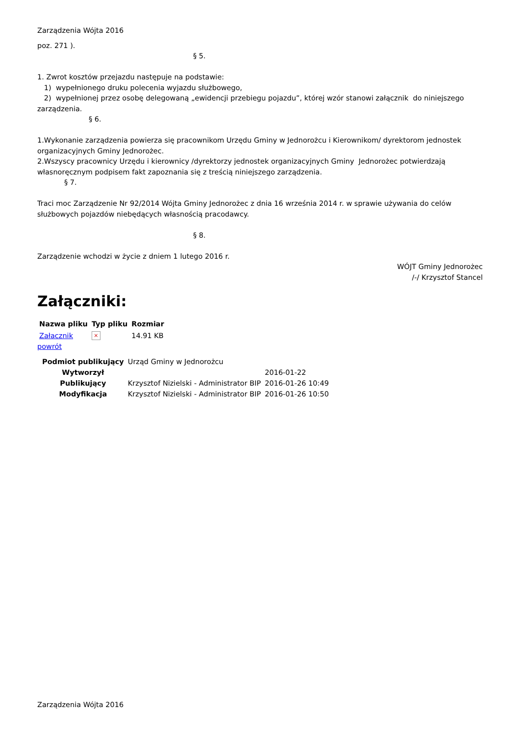Zarządzenia Wójta 2016
poz. 271 ).
§ 5.
1. Zwrot kosztów przejazdu następuje na podstawie:
1) wypełnionego druku polecenia wyjazdu służbowego,
2) wypełnionej przez osobę delegowaną „ewidencji przebiegu pojazdu”, której wzór stanowi załącznik do niniejszego zarządzenia.
§ 6.
1.Wykonanie zarządzenia powierza się pracownikom Urzędu Gminy w Jednorożcu i Kierownikom/ dyrektorom jednostek organizacyjnych Gminy Jednorożec.
2.Wszyscy pracownicy Urzędu i kierownicy /dyrektorzy jednostek organizacyjnych Gminy Jednorożec potwierdzają własnoręcznym podpisem fakt zapoznania się z treścią niniejszego zarządzenia.
§ 7.
Traci moc Zarządzenie Nr 92/2014 Wójta Gminy Jednorożec z dnia 16 września 2014 r. w sprawie używania do celów służbowych pojazdów niebędących własnością pracodawcy.
§ 8.
Zarządzenie wchodzi w życie z dniem 1 lutego 2016 r.
WÓJT Gminy Jednorożec
/-/ Krzysztof Stancel
Załączniki:
| Nazwa pliku | Typ pliku | Rozmiar |
| --- | --- | --- |
| Załacznik | × | 14.91 KB |
powrót
| Podmiot publikujący | Urząd Gminy w Jednorożcu | |
| Wytworzył | | 2016-01-22 |
| Publikujący | Krzysztof Nizielski - Administrator BIP | 2016-01-26 10:49 |
| Modyfikacja | Krzysztof Nizielski - Administrator BIP | 2016-01-26 10:50 |
Zarządzenia Wójta 2016